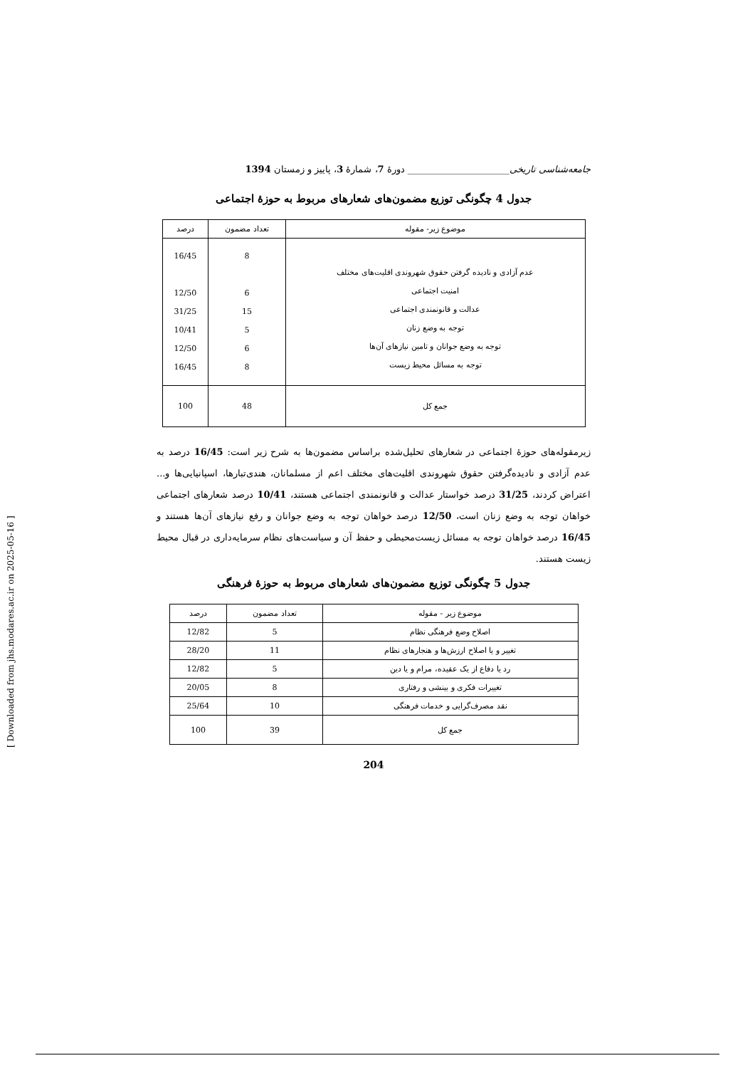جامعه‌شناسی تاریخی______________________ دورهٔ 7، شمارهٔ 3، پاییز و زمستان 1394
جدول 4 چگونگی توزیع مضمون‌های شعارهای مربوط به حوزهٔ اجتماعی
| موضوع زیر- مقوله | تعداد مضمون | درصد |
| --- | --- | --- |
| عدم آزادی و نادیده گرفتن حقوق شهروندی اقلیت‌های مختلف امنیت اجتماعی عدالت و قانونمندی اجتماعی توجه به وضع زنان توجه به وضع جوانان و تامین نیازهای آن‌ها توجه به مسائل محیط زیست | 8 6 15 5 6 8 | 16/45 12/50 31/25 10/41 12/50 16/45 |
| جمع کل | 48 | 100 |
زیرمقوله‌های حوزهٔ اجتماعی در شعارهای تحلیل‌شده براساس مضمون‌ها به شرح زیر است: 16/45 درصد به عدم آزادی و نادیده‌گرفتن حقوق شهروندی اقلیت‌های مختلف اعم از مسلمانان، هندی‌تبارها، اسپانیایی‌ها و... اعتراض کردند، 31/25 درصد خواستار عدالت و قانونمندی اجتماعی هستند، 10/41 درصد شعارهای اجتماعی خواهان توجه به وضع زنان است، 12/50 درصد خواهان توجه به وضع جوانان و رفع نیازهای آن‌ها هستند و 16/45 درصد خواهان توجه به مسائل زیست‌محیطی و حفظ آن و سیاست‌های نظام سرمایه‌داری در قبال محیط زیست هستند.
جدول 5 چگونگی توزیع مضمون‌های شعارهای مربوط به حوزهٔ فرهنگی
| موضوع زیر - مقوله | تعداد مضمون | درصد |
| --- | --- | --- |
| اصلاح وضع فرهنگی نظام | 5 | 12/82 |
| تغییر و یا اصلاح ارزش‌ها و هنجارهای نظام | 11 | 28/20 |
| رد یا دفاع از یک عقیده، مرام و یا دین | 5 | 12/82 |
| تغییرات فکری و بینشی و رفتاری | 8 | 20/05 |
| نقد مصرف‌گرایی و خدمات فرهنگی | 10 | 25/64 |
| جمع کل | 39 | 100 |
204
[ Downloaded from jhs.modares.ac.ir on 2025-05-16 ]